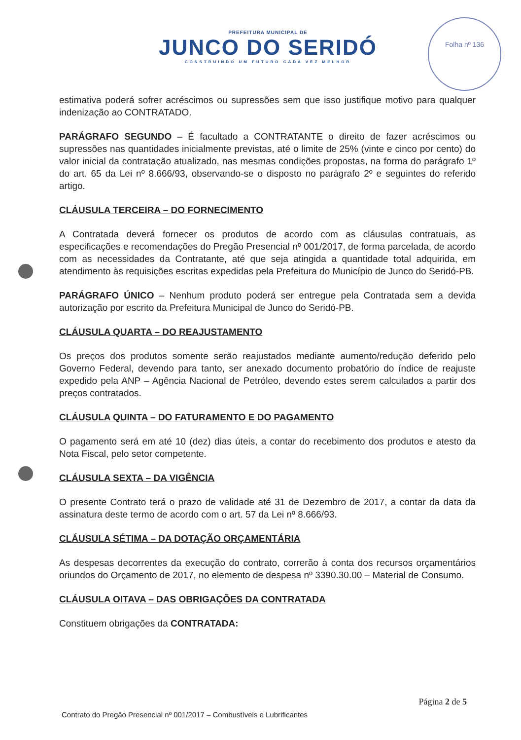PREFEITURA MUNICIPAL DE
JUNCO DO SERIDÓ
CONSTRUINDO UM FUTURO CADA VEZ MELHOR
Folha nº 136
estimativa poderá sofrer acréscimos ou supressões sem que isso justifique motivo para qualquer indenização ao CONTRATADO.
PARÁGRAFO SEGUNDO – É facultado a CONTRATANTE o direito de fazer acréscimos ou supressões nas quantidades inicialmente previstas, até o limite de 25% (vinte e cinco por cento) do valor inicial da contratação atualizado, nas mesmas condições propostas, na forma do parágrafo 1º do art. 65 da Lei nº 8.666/93, observando-se o disposto no parágrafo 2º e seguintes do referido artigo.
CLÁUSULA TERCEIRA – DO FORNECIMENTO
A Contratada deverá fornecer os produtos de acordo com as cláusulas contratuais, as especificações e recomendações do Pregão Presencial nº 001/2017, de forma parcelada, de acordo com as necessidades da Contratante, até que seja atingida a quantidade total adquirida, em atendimento às requisições escritas expedidas pela Prefeitura do Município de Junco do Seridó-PB.
PARÁGRAFO ÚNICO – Nenhum produto poderá ser entregue pela Contratada sem a devida autorização por escrito da Prefeitura Municipal de Junco do Seridó-PB.
CLÁUSULA QUARTA – DO REAJUSTAMENTO
Os preços dos produtos somente serão reajustados mediante aumento/redução deferido pelo Governo Federal, devendo para tanto, ser anexado documento probatório do índice de reajuste expedido pela ANP – Agência Nacional de Petróleo, devendo estes serem calculados a partir dos preços contratados.
CLÁUSULA QUINTA – DO FATURAMENTO E DO PAGAMENTO
O pagamento será em até 10 (dez) dias úteis, a contar do recebimento dos produtos e atesto da Nota Fiscal, pelo setor competente.
CLÁUSULA SEXTA – DA VIGÊNCIA
O presente Contrato terá o prazo de validade até 31 de Dezembro de 2017, a contar da data da assinatura deste termo de acordo com o art. 57 da Lei nº 8.666/93.
CLÁUSULA SÉTIMA – DA DOTAÇÃO ORÇAMENTÁRIA
As despesas decorrentes da execução do contrato, correrão à conta dos recursos orçamentários oriundos do Orçamento de 2017, no elemento de despesa nº 3390.30.00 – Material de Consumo.
CLÁUSULA OITAVA – DAS OBRIGAÇÕES DA CONTRATADA
Constituem obrigações da CONTRATADA:
Página 2 de 5
Contrato do Pregão Presencial nº 001/2017 – Combustíveis e Lubrificantes